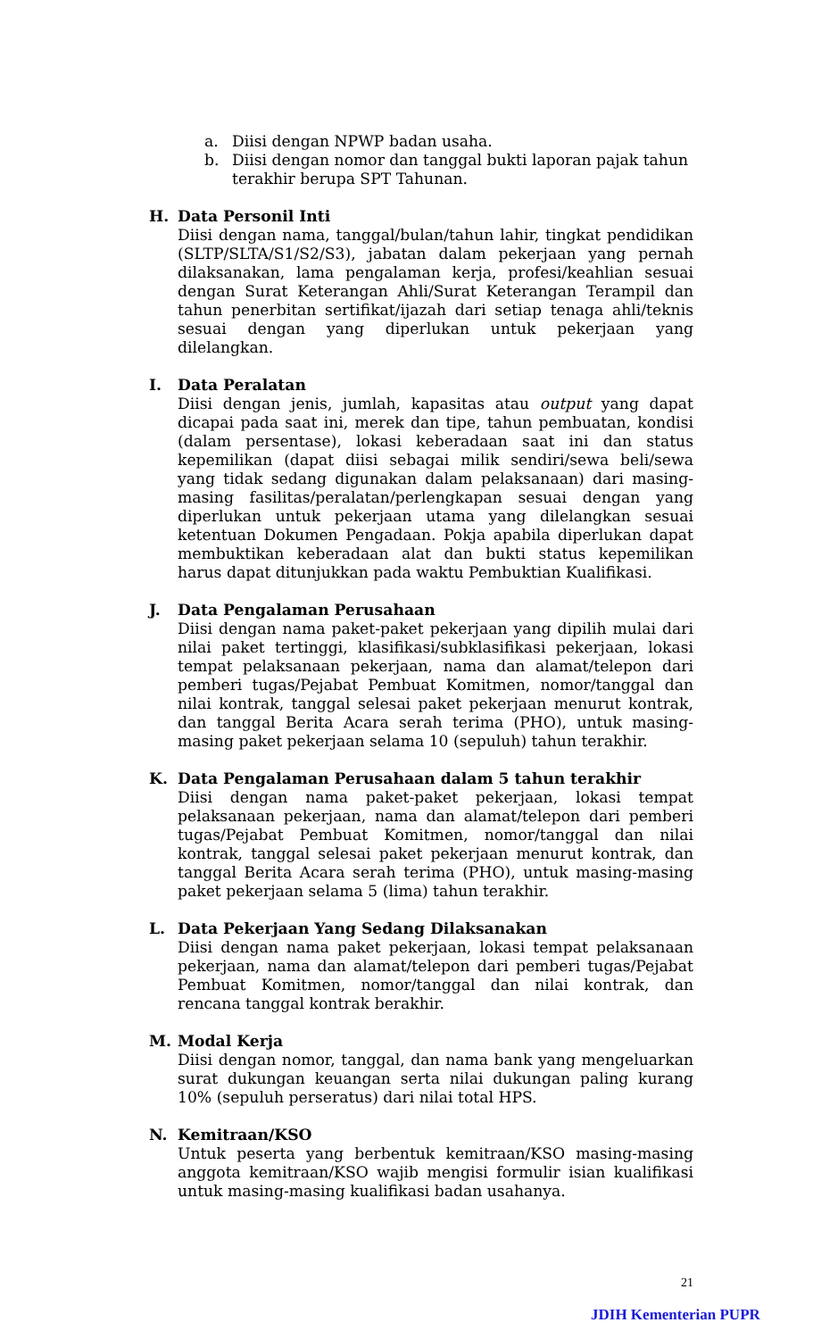a. Diisi dengan NPWP badan usaha.
b. Diisi dengan nomor dan tanggal bukti laporan pajak tahun terakhir berupa SPT Tahunan.
H. Data Personil Inti
Diisi dengan nama, tanggal/bulan/tahun lahir, tingkat pendidikan (SLTP/SLTA/S1/S2/S3), jabatan dalam pekerjaan yang pernah dilaksanakan, lama pengalaman kerja, profesi/keahlian sesuai dengan Surat Keterangan Ahli/Surat Keterangan Terampil dan tahun penerbitan sertifikat/ijazah dari setiap tenaga ahli/teknis sesuai dengan yang diperlukan untuk pekerjaan yang dilelangkan.
I. Data Peralatan
Diisi dengan jenis, jumlah, kapasitas atau output yang dapat dicapai pada saat ini, merek dan tipe, tahun pembuatan, kondisi (dalam persentase), lokasi keberadaan saat ini dan status kepemilikan (dapat diisi sebagai milik sendiri/sewa beli/sewa yang tidak sedang digunakan dalam pelaksanaan) dari masing-masing fasilitas/peralatan/perlengkapan sesuai dengan yang diperlukan untuk pekerjaan utama yang dilelangkan sesuai ketentuan Dokumen Pengadaan. Pokja apabila diperlukan dapat membuktikan keberadaan alat dan bukti status kepemilikan harus dapat ditunjukkan pada waktu Pembuktian Kualifikasi.
J. Data Pengalaman Perusahaan
Diisi dengan nama paket-paket pekerjaan yang dipilih mulai dari nilai paket tertinggi, klasifikasi/subklasifikasi pekerjaan, lokasi tempat pelaksanaan pekerjaan, nama dan alamat/telepon dari pemberi tugas/Pejabat Pembuat Komitmen, nomor/tanggal dan nilai kontrak, tanggal selesai paket pekerjaan menurut kontrak, dan tanggal Berita Acara serah terima (PHO), untuk masing-masing paket pekerjaan selama 10 (sepuluh) tahun terakhir.
K. Data Pengalaman Perusahaan dalam 5 tahun terakhir
Diisi dengan nama paket-paket pekerjaan, lokasi tempat pelaksanaan pekerjaan, nama dan alamat/telepon dari pemberi tugas/Pejabat Pembuat Komitmen, nomor/tanggal dan nilai kontrak, tanggal selesai paket pekerjaan menurut kontrak, dan tanggal Berita Acara serah terima (PHO), untuk masing-masing paket pekerjaan selama 5 (lima) tahun terakhir.
L. Data Pekerjaan Yang Sedang Dilaksanakan
Diisi dengan nama paket pekerjaan, lokasi tempat pelaksanaan pekerjaan, nama dan alamat/telepon dari pemberi tugas/Pejabat Pembuat Komitmen, nomor/tanggal dan nilai kontrak, dan rencana tanggal kontrak berakhir.
M. Modal Kerja
Diisi dengan nomor, tanggal, dan nama bank yang mengeluarkan surat dukungan keuangan serta nilai dukungan paling kurang 10% (sepuluh perseratus) dari nilai total HPS.
N. Kemitraan/KSO
Untuk peserta yang berbentuk kemitraan/KSO masing-masing anggota kemitraan/KSO wajib mengisi formulir isian kualifikasi untuk masing-masing kualifikasi badan usahanya.
21
JDIH Kementerian PUPR